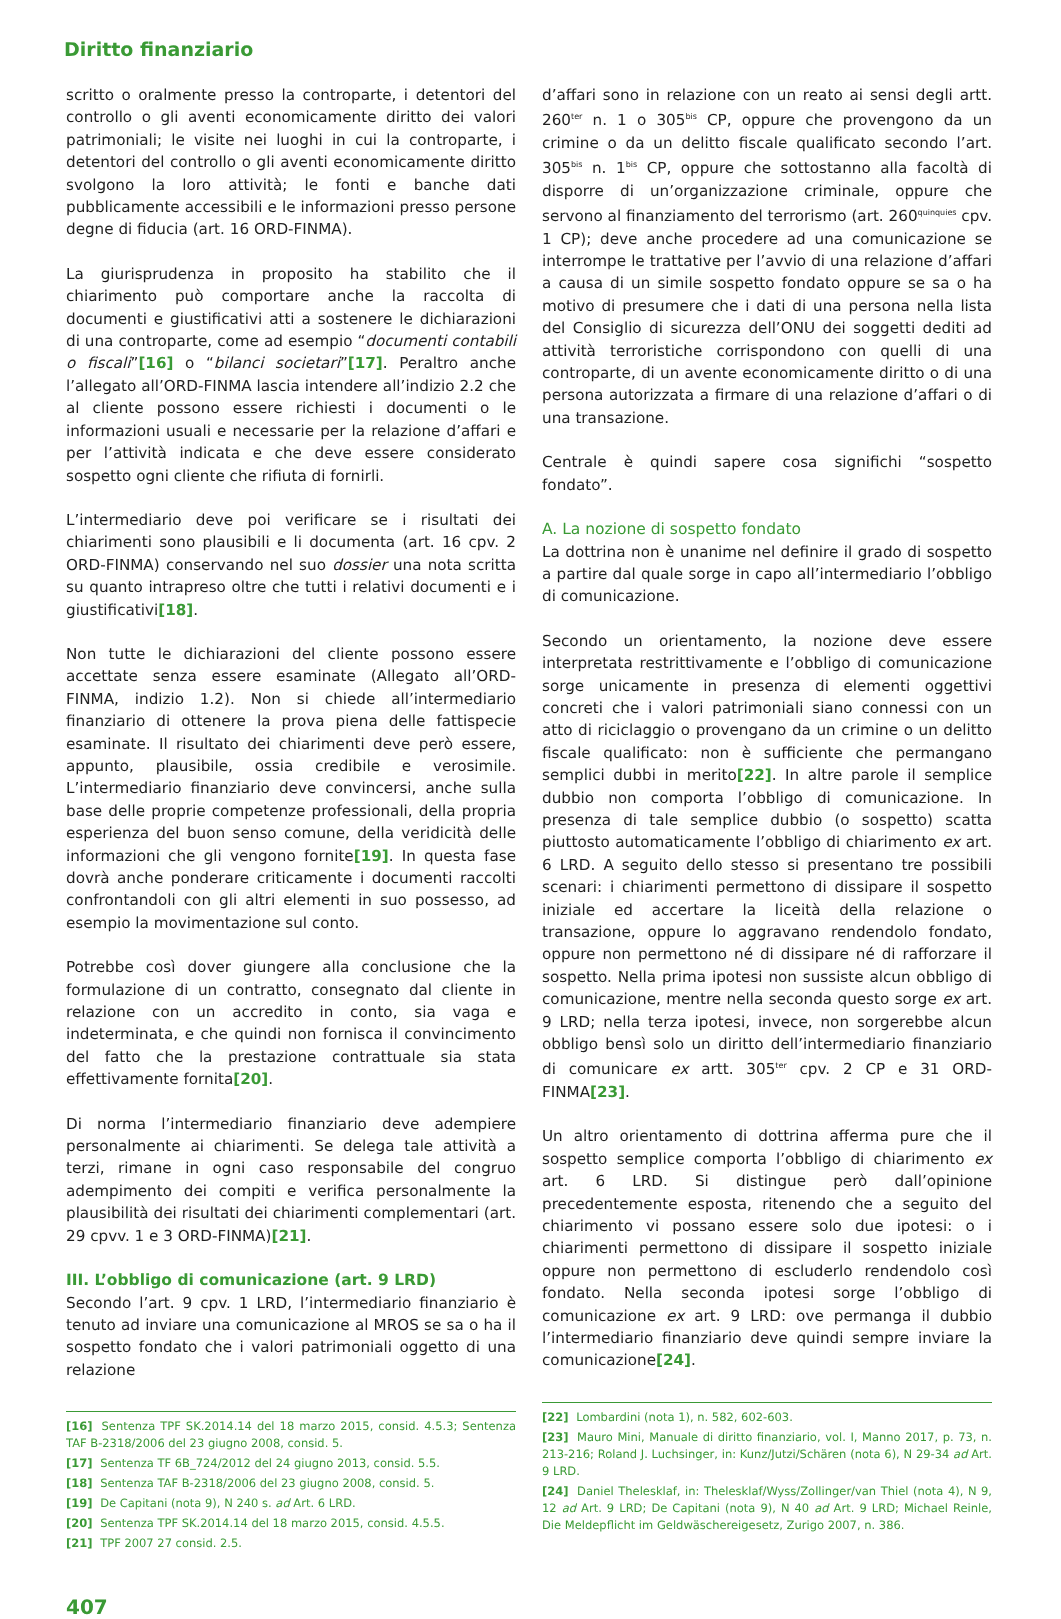Diritto finanziario
scritto o oralmente presso la controparte, i detentori del controllo o gli aventi economicamente diritto dei valori patrimoniali; le visite nei luoghi in cui la controparte, i detentori del controllo o gli aventi economicamente diritto svolgono la loro attività; le fonti e banche dati pubblicamente accessibili e le informazioni presso persone degne di fiducia (art. 16 ORD-FINMA).
La giurisprudenza in proposito ha stabilito che il chiarimento può comportare anche la raccolta di documenti e giustificativi atti a sostenere le dichiarazioni di una controparte, come ad esempio “documenti contabili o fiscali”[16] o “bilanci societari”[17]. Peraltro anche l’allegato all’ORD-FINMA lascia intendere all’indizio 2.2 che al cliente possono essere richiesti i documenti o le informazioni usuali e necessarie per la relazione d’affari e per l’attività indicata e che deve essere considerato sospetto ogni cliente che rifiuta di fornirli.
L’intermediario deve poi verificare se i risultati dei chiarimenti sono plausibili e li documenta (art. 16 cpv. 2 ORD-FINMA) conservando nel suo dossier una nota scritta su quanto intrapreso oltre che tutti i relativi documenti e i giustificativi[18].
Non tutte le dichiarazioni del cliente possono essere accettate senza essere esaminate (Allegato all’ORD-FINMA, indizio 1.2). Non si chiede all’intermediario finanziario di ottenere la prova piena delle fattispecie esaminate. Il risultato dei chiarimenti deve però essere, appunto, plausibile, ossia credibile e verosimile. L’intermediario finanziario deve convincersi, anche sulla base delle proprie competenze professionali, della propria esperienza del buon senso comune, della veridicità delle informazioni che gli vengono fornite[19]. In questa fase dovrà anche ponderare criticamente i documenti raccolti confrontandoli con gli altri elementi in suo possesso, ad esempio la movimentazione sul conto.
Potrebbe così dover giungere alla conclusione che la formulazione di un contratto, consegnato dal cliente in relazione con un accredito in conto, sia vaga e indeterminata, e che quindi non fornisca il convincimento del fatto che la prestazione contrattuale sia stata effettivamente fornita[20].
Di norma l’intermediario finanziario deve adempiere personalmente ai chiarimenti. Se delega tale attività a terzi, rimane in ogni caso responsabile del congruo adempimento dei compiti e verifica personalmente la plausibilità dei risultati dei chiarimenti complementari (art. 29 cpvv. 1 e 3 ORD-FINMA)[21].
III. L’obbligo di comunicazione (art. 9 LRD)
Secondo l’art. 9 cpv. 1 LRD, l’intermediario finanziario è tenuto ad inviare una comunicazione al MROS se sa o ha il sospetto fondato che i valori patrimoniali oggetto di una relazione
[16] Sentenza TPF SK.2014.14 del 18 marzo 2015, consid. 4.5.3; Sentenza TAF B-2318/2006 del 23 giugno 2008, consid. 5.
[17] Sentenza TF 6B_724/2012 del 24 giugno 2013, consid. 5.5.
[18] Sentenza TAF B-2318/2006 del 23 giugno 2008, consid. 5.
[19] De Capitani (nota 9), N 240 s. ad Art. 6 LRD.
[20] Sentenza TPF SK.2014.14 del 18 marzo 2015, consid. 4.5.5.
[21] TPF 2007 27 consid. 2.5.
d’affari sono in relazione con un reato ai sensi degli artt. 260<sup>ter</sup> n. 1 o 305<sup>bis</sup> CP, oppure che provengono da un crimine o da un delitto fiscale qualificato secondo l’art. 305<sup>bis</sup> n. 1<sup>bis</sup> CP, oppure che sottostanno alla facoltà di disporre di un’organizzazione criminale, oppure che servono al finanziamento del terrorismo (art. 260<sup>quinquies</sup> cpv. 1 CP); deve anche procedere ad una comunicazione se interrompe le trattative per l’avvio di una relazione d’affari a causa di un simile sospetto fondato oppure se sa o ha motivo di presumere che i dati di una persona nella lista del Consiglio di sicurezza dell’ONU dei soggetti dediti ad attività terroristiche corrispondono con quelli di una controparte, di un avente economicamente diritto o di una persona autorizzata a firmare di una relazione d’affari o di una transazione.
Centrale è quindi sapere cosa significhi “sospetto fondato”.
A. La nozione di sospetto fondato
La dottrina non è unanime nel definire il grado di sospetto a partire dal quale sorge in capo all’intermediario l’obbligo di comunicazione.
Secondo un orientamento, la nozione deve essere interpretata restrittivamente e l’obbligo di comunicazione sorge unicamente in presenza di elementi oggettivi concreti che i valori patrimoniali siano connessi con un atto di riciclaggio o provengano da un crimine o un delitto fiscale qualificato: non è sufficiente che permangano semplici dubbi in merito[22]. In altre parole il semplice dubbio non comporta l’obbligo di comunicazione. In presenza di tale semplice dubbio (o sospetto) scatta piuttosto automaticamente l’obbligo di chiarimento ex art. 6 LRD. A seguito dello stesso si presentano tre possibili scenari: i chiarimenti permettono di dissipare il sospetto iniziale ed accertare la liceità della relazione o transazione, oppure lo aggravano rendendolo fondato, oppure non permettono né di dissipare né di rafforzare il sospetto. Nella prima ipotesi non sussiste alcun obbligo di comunicazione, mentre nella seconda questo sorge ex art. 9 LRD; nella terza ipotesi, invece, non sorgerebbe alcun obbligo bensì solo un diritto dell’intermediario finanziario di comunicare ex artt. 305<sup>ter</sup> cpv. 2 CP e 31 ORD-FINMA[23].
Un altro orientamento di dottrina afferma pure che il sospetto semplice comporta l’obbligo di chiarimento ex art. 6 LRD. Si distingue però dall’opinione precedentemente esposta, ritenendo che a seguito del chiarimento vi possano essere solo due ipotesi: o i chiarimenti permettono di dissipare il sospetto iniziale oppure non permettono di escluderlo rendendolo così fondato. Nella seconda ipotesi sorge l’obbligo di comunicazione ex art. 9 LRD: ove permanga il dubbio l’intermediario finanziario deve quindi sempre inviare la comunicazione[24].
[22] Lombardini (nota 1), n. 582, 602-603.
[23] Mauro Mini, Manuale di diritto finanziario, vol. I, Manno 2017, p. 73, n. 213-216; Roland J. Luchsinger, in: Kunz/Jutzi/Schären (nota 6), N 29-34 ad Art. 9 LRD.
[24] Daniel Thelesklaf, in: Thelesklaf/Wyss/Zollinger/van Thiel (nota 4), N 9, 12 ad Art. 9 LRD; De Capitani (nota 9), N 40 ad Art. 9 LRD; Michael Reinle, Die Meldepflicht im Geldwäschereigesetz, Zurigo 2007, n. 386.
407